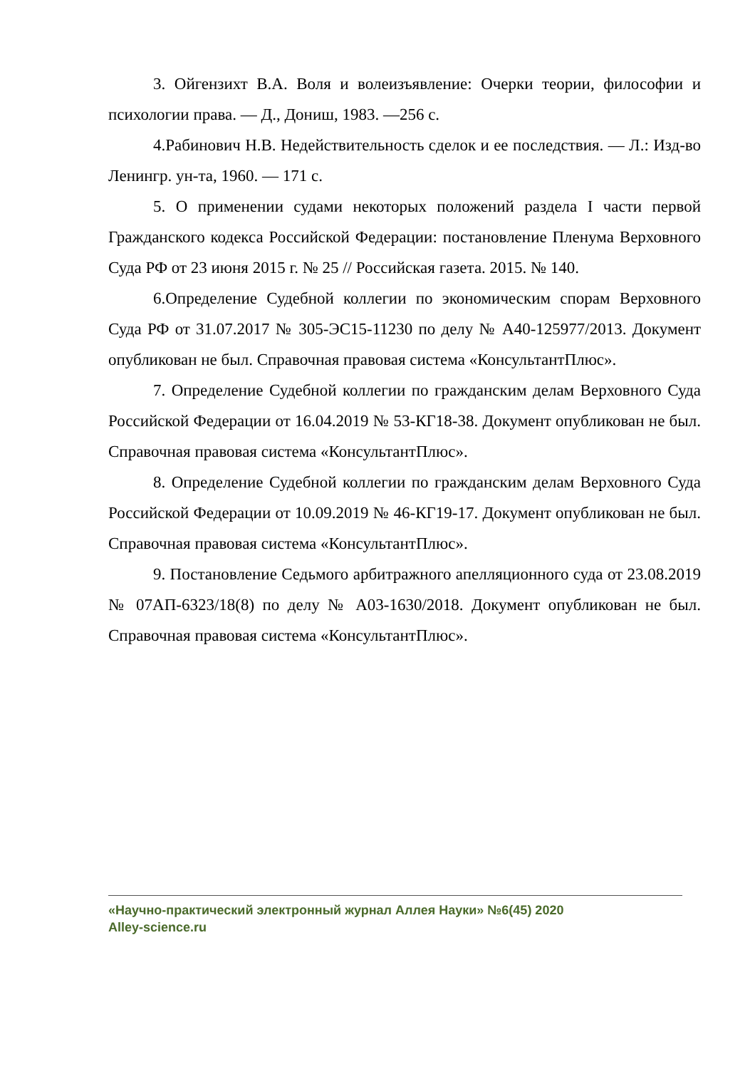3. Ойгензихт В.А. Воля и волеизъявление: Очерки теории, философии и психологии права. — Д., Дониш, 1983. —256 с.
4.Рабинович Н.В. Недействительность сделок и ее последствия. — Л.: Изд-во Ленингр. ун-та, 1960. — 171 с.
5. О применении судами некоторых положений раздела I части первой Гражданского кодекса Российской Федерации: постановление Пленума Верховного Суда РФ от 23 июня 2015 г. № 25 // Российская газета. 2015. № 140.
6.Определение Судебной коллегии по экономическим спорам Верховного Суда РФ от 31.07.2017 № 305-ЭС15-11230 по делу № А40-125977/2013. Документ опубликован не был. Справочная правовая система «КонсультантПлюс».
7. Определение Судебной коллегии по гражданским делам Верховного Суда Российской Федерации от 16.04.2019 № 53-КГ18-38. Документ опубликован не был. Справочная правовая система «КонсультантПлюс».
8. Определение Судебной коллегии по гражданским делам Верховного Суда Российской Федерации от 10.09.2019 № 46-КГ19-17. Документ опубликован не был. Справочная правовая система «КонсультантПлюс».
9. Постановление Седьмого арбитражного апелляционного суда от 23.08.2019 № 07АП-6323/18(8) по делу № А03-1630/2018. Документ опубликован не был. Справочная правовая система «КонсультантПлюс».
«Научно-практический электронный журнал Аллея Науки» №6(45) 2020
Alley-science.ru